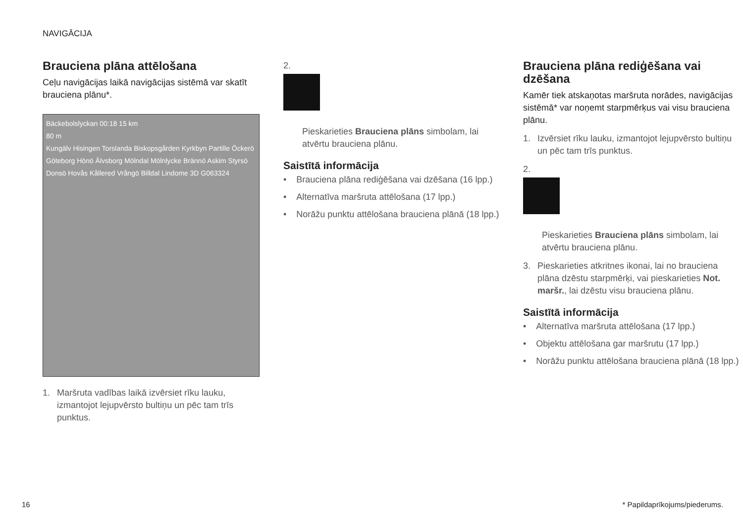NAVIGĀCIJA
Brauciena plāna attēlošana
Ceļu navigācijas laikā navigācijas sistēmā var skatīt brauciena plānu*.
Bäckebolslyckan 00:18 15 km
80 m
Kungälv Hisingen Torslanda Biskopsgården Kyrkbyn Partille Öckerö Göteborg Hönö Älvsborg Mölndal Mölnlycke Brännö Askim Styrsö Donsö Hovås Kållered Vrångö Billdal Lindome 3D G063324
1. Maršruta vadības laikā izvērsiet rīku lauku, izmantojot lejupvērsto bultiņu un pēc tam trīs punktus.
2.
Pieskarieties Brauciena plāns simbolam, lai atvērtu brauciena plānu.
Saistītā informācija
• Brauciena plāna rediģēšana vai dzēšana (16 lpp.)
• Alternatīva maršruta attēlošana (17 lpp.)
• Norāžu punktu attēlošana brauciena plānā (18 lpp.)
Brauciena plāna rediģēšana vai dzēšana
Kamēr tiek atskaņotas maršruta norādes, navigācijas sistēmā* var noņemt starpmērķus vai visu brauciena plānu.
1. Izvērsiet rīku lauku, izmantojot lejupvērsto bultiņu un pēc tam trīs punktus.
2.
Pieskarieties Brauciena plāns simbolam, lai atvērtu brauciena plānu.
3. Pieskarieties atkritnes ikonai, lai no brauciena plāna dzēstu starpmērķi, vai pieskarieties Not. maršr., lai dzēstu visu brauciena plānu.
Saistītā informācija
• Alternatīva maršruta attēlošana (17 lpp.)
• Objektu attēlošana gar maršrutu (17 lpp.)
• Norāžu punktu attēlošana brauciena plānā (18 lpp.)
16 * Papildaprīkojums/piederums.